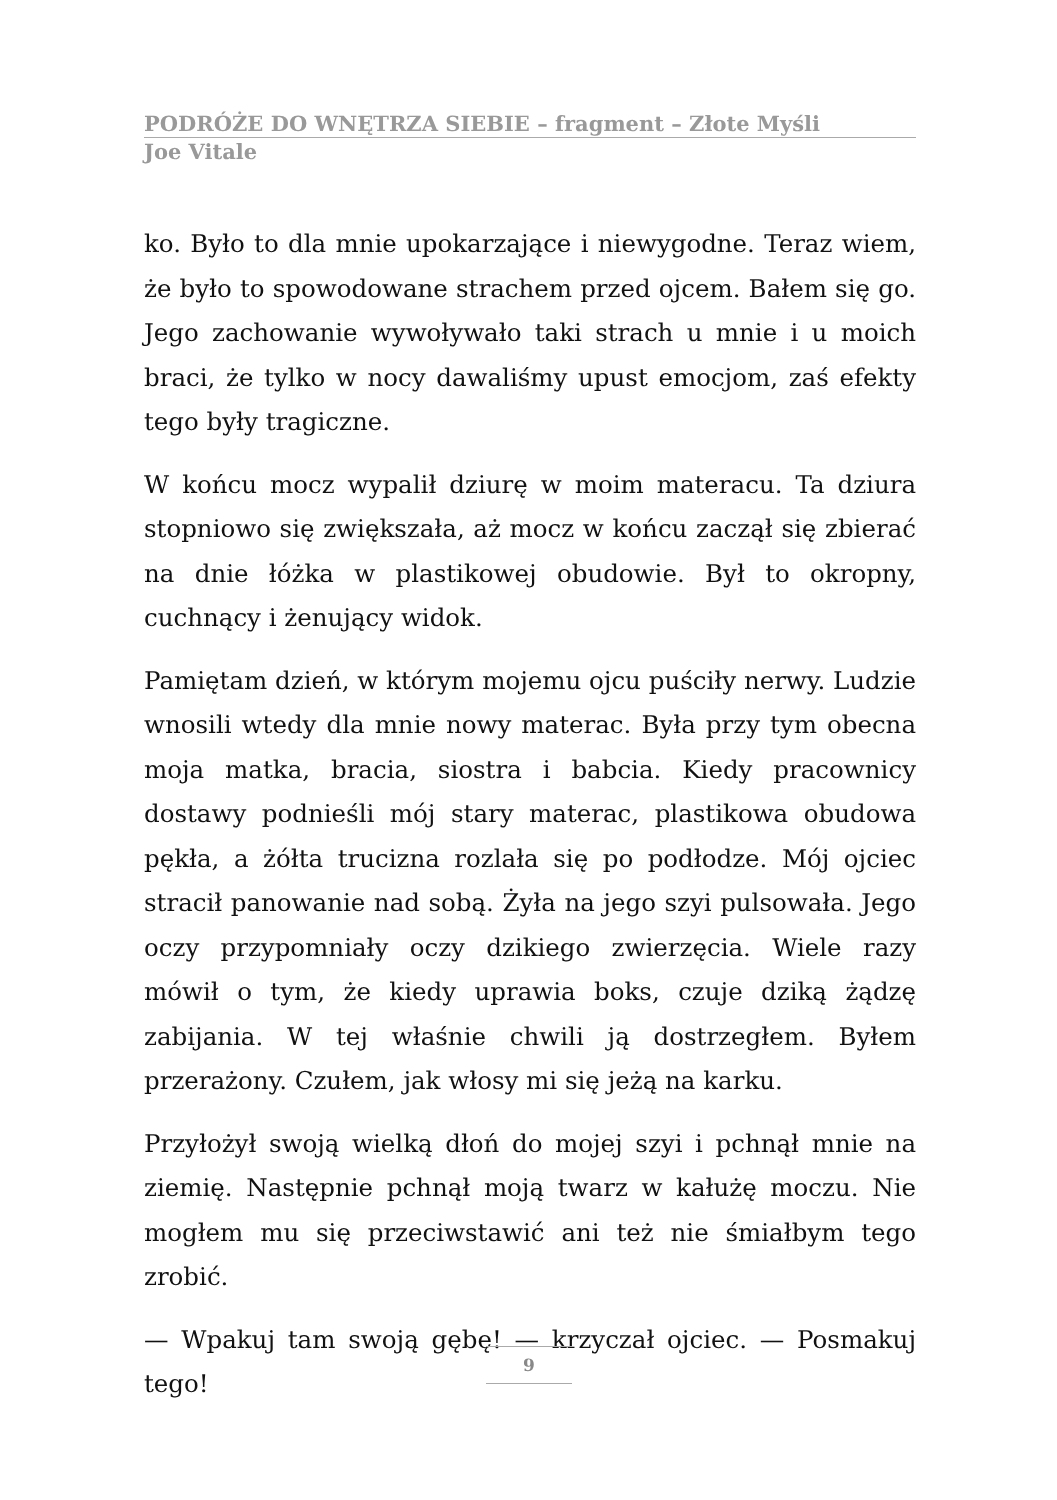PODRÓŻE DO WNĘTRZA SIEBIE – fragment – Złote Myśli
Joe Vitale
ko. Było to dla mnie upokarzające i niewygodne. Teraz wiem, że było to spowodowane strachem przed ojcem. Bałem się go. Jego zachowanie wywoływało taki strach u mnie i u moich braci, że tylko w nocy dawaliśmy upust emocjom, zaś efekty tego były tragiczne.
W końcu mocz wypalił dziurę w moim materacu. Ta dziura stopniowo się zwiększała, aż mocz w końcu zaczął się zbierać na dnie łóżka w plastikowej obudowie. Był to okropny, cuchnący i żenujący widok.
Pamiętam dzień, w którym mojemu ojcu puściły nerwy. Ludzie wnosili wtedy dla mnie nowy materac. Była przy tym obecna moja matka, bracia, siostra i babcia. Kiedy pracownicy dostawy podnieśli mój stary materac, plastikowa obudowa pękła, a żółta trucizna rozlała się po podłodze. Mój ojciec stracił panowanie nad sobą. Żyła na jego szyi pulsowała. Jego oczy przypomniały oczy dzikiego zwierzęcia. Wiele razy mówił o tym, że kiedy uprawia boks, czuje dziką żądzę zabijania. W tej właśnie chwili ją dostrzegłem. Byłem przerażony. Czułem, jak włosy mi się jeżą na karku.
Przyłożył swoją wielką dłoń do mojej szyi i pchnął mnie na ziemię. Następnie pchnął moją twarz w kałużę moczu. Nie mogłem mu się przeciwstawić ani też nie śmiałbym tego zrobić.
— Wpakuj tam swoją gębę! — krzyczał ojciec. — Posmakuj tego!
9